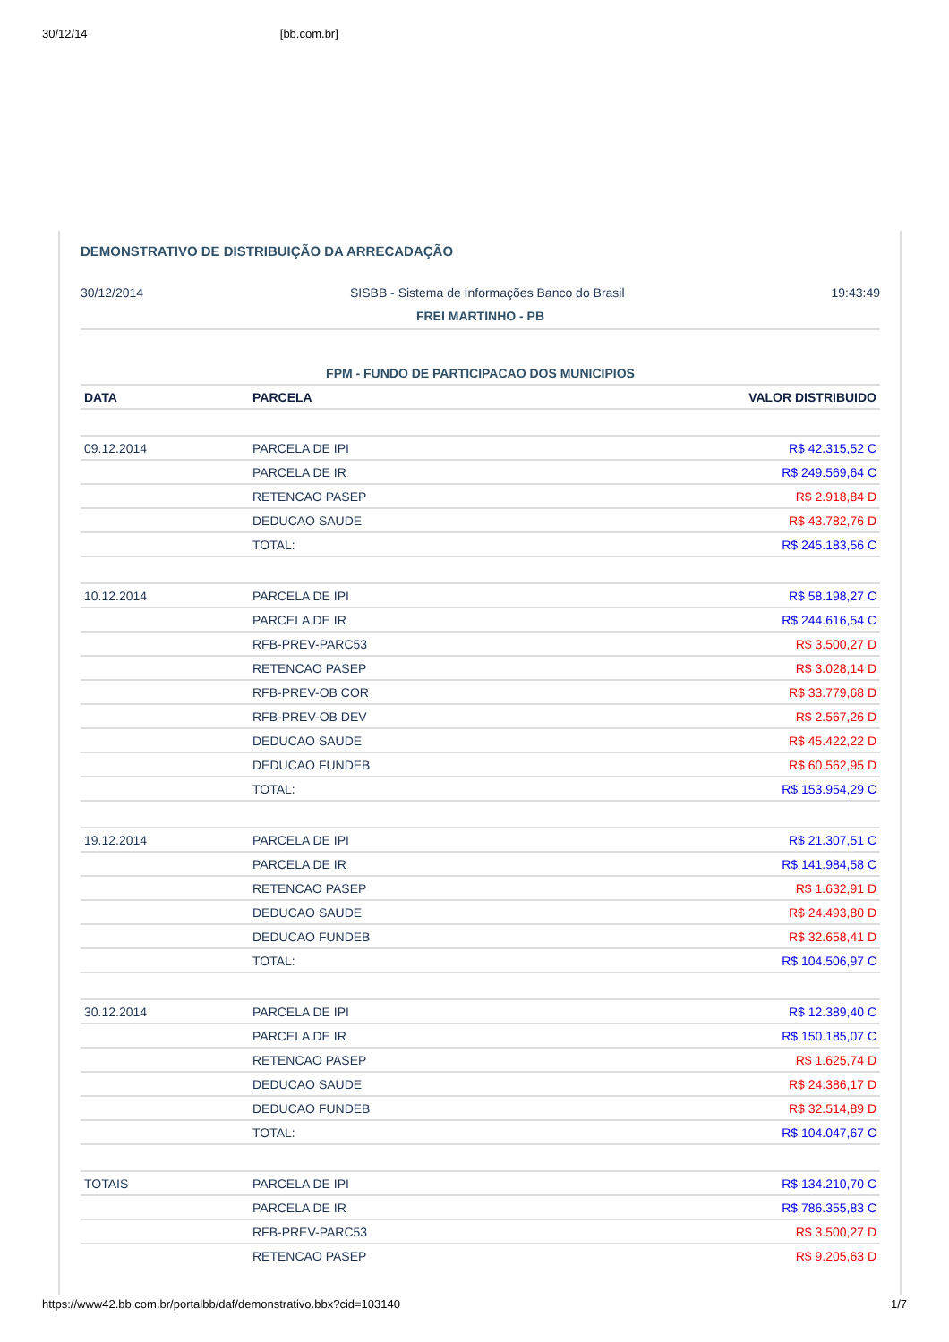30/12/14 [bb.com.br]
DEMONSTRATIVO DE DISTRIBUIÇÃO DA ARRECADAÇÃO
30/12/2014 SISBB - Sistema de Informações Banco do Brasil 19:43:49
FREI MARTINHO - PB
FPM - FUNDO DE PARTICIPACAO DOS MUNICIPIOS
| DATA | PARCELA | VALOR DISTRIBUIDO |
| --- | --- | --- |
| 09.12.2014 | PARCELA DE IPI | R$ 42.315,52 C |
| | PARCELA DE IR | R$ 249.569,64 C |
| | RETENCAO PASEP | R$ 2.918,84 D |
| | DEDUCAO SAUDE | R$ 43.782,76 D |
| | TOTAL: | R$ 245.183,56 C |
| 10.12.2014 | PARCELA DE IPI | R$ 58.198,27 C |
| | PARCELA DE IR | R$ 244.616,54 C |
| | RFB-PREV-PARC53 | R$ 3.500,27 D |
| | RETENCAO PASEP | R$ 3.028,14 D |
| | RFB-PREV-OB COR | R$ 33.779,68 D |
| | RFB-PREV-OB DEV | R$ 2.567,26 D |
| | DEDUCAO SAUDE | R$ 45.422,22 D |
| | DEDUCAO FUNDEB | R$ 60.562,95 D |
| | TOTAL: | R$ 153.954,29 C |
| 19.12.2014 | PARCELA DE IPI | R$ 21.307,51 C |
| | PARCELA DE IR | R$ 141.984,58 C |
| | RETENCAO PASEP | R$ 1.632,91 D |
| | DEDUCAO SAUDE | R$ 24.493,80 D |
| | DEDUCAO FUNDEB | R$ 32.658,41 D |
| | TOTAL: | R$ 104.506,97 C |
| 30.12.2014 | PARCELA DE IPI | R$ 12.389,40 C |
| | PARCELA DE IR | R$ 150.185,07 C |
| | RETENCAO PASEP | R$ 1.625,74 D |
| | DEDUCAO SAUDE | R$ 24.386,17 D |
| | DEDUCAO FUNDEB | R$ 32.514,89 D |
| | TOTAL: | R$ 104.047,67 C |
| TOTAIS | PARCELA DE IPI | R$ 134.210,70 C |
| | PARCELA DE IR | R$ 786.355,83 C |
| | RFB-PREV-PARC53 | R$ 3.500,27 D |
| | RETENCAO PASEP | R$ 9.205,63 D |
https://www42.bb.com.br/portalbb/daf/demonstrativo.bbx?cid=103140 1/7